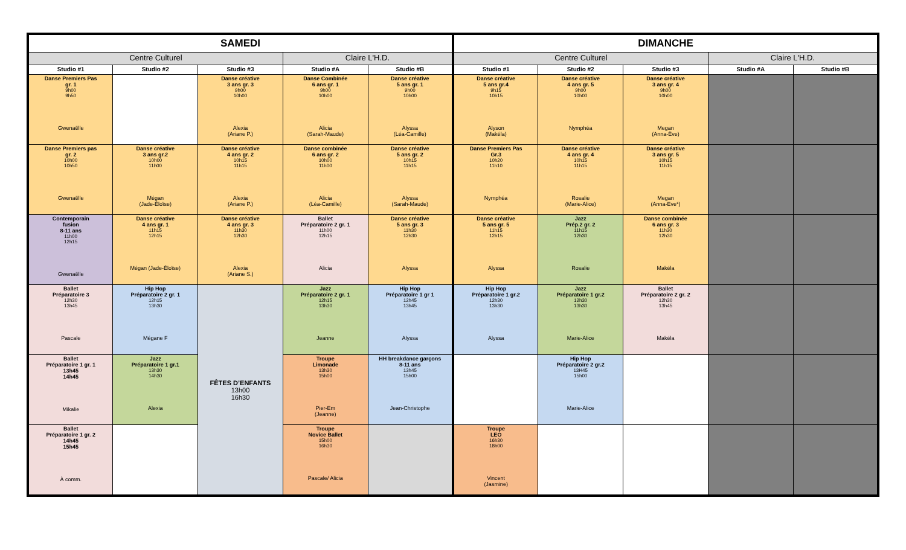| SAMEDI | | | | | DIMANCHE | | | | |
| --- | --- | --- | --- | --- | --- | --- | --- | --- | --- |
| Centre Culturel | | | Claire L'H.D. | | Centre Culturel | | | Claire L'H.D. | |
| Studio #1 | Studio #2 | Studio #3 | Studio #A | Studio #B | Studio #1 | Studio #2 | Studio #3 | Studio #A | Studio #B |
| Danse Premiers Pas gr. 1 9h00 9h50 Gwenaëlle | | Danse créative 3 ans gr. 3 9h00 10h00 Alexia (Ariane P.) | Danse Combinée 6 ans gr. 1 9h00 10h00 Alicia (Sarah-Maude) | Danse créative 5 ans gr. 1 9h00 10h00 Alyssa (Léa-Camille) | Danse créative 5 ans gr.4 9h15 10h15 Alyson (Makéla) | Danse créative 4 ans gr. 5 9h00 10h00 Nymphéa | Danse créative 3 ans gr. 4 9h00 10h00 Megan (Anna-Ève) | | |
| Danse Premiers pas gr. 2 10h00 10h50 Gwenaëlle | Danse créative 3 ans gr.2 10h00 11h00 Mégan (Jade-Éloïse) | Danse créative 4 ans gr. 2 10h15 11h15 Alexia (Ariane P.) | Danse combinée 6 ans gr. 2 10h00 11h00 Alicia (Léa-Camille) | Danse créative 5 ans gr. 2 10h15 11h15 Alyssa (Sarah-Maude) | Danse Premiers Pas Gr.3 10h20 11h10 Nymphéa | Danse créative 4 ans gr. 4 10h15 11h15 Rosalie (Marie-Alice) | Danse créative 3 ans gr. 5 10h15 11h15 Megan (Anna-Eve*) | | |
| Contemporain fusion 8-11 ans 11h00 12h15 Gwenaëlle | Danse créative 4 ans gr. 1 11h15 12h15 Mégan (Jade-Éloïse) | Danse créative 4 ans gr. 3 11h30 12h30 Alexia (Ariane S.) | Ballet Préparatoire 2 gr. 1 11h00 12h15 Alicia | Danse créative 5 ans gr. 3 11h30 12h30 Alyssa | Danse créative 5 ans gr. 5 11h15 12h15 Alyssa | Jazz Prép.2 gr. 2 11h15 12h30 Rosalie | Danse combinée 6 ans gr. 3 11h30 12h30 Makéla | | |
| Ballet Préparatoire 3 12h30 13h45 Pascale | Hip Hop Préparatoire 2 gr. 1 12h15 13h30 Mégane F | FÊTES D’ENFANTS 13h00 16h30 | Jazz Préparatoire 2 gr. 1 12h15 13h30 Jeanne | Hip Hop Préparatoire 1 gr 1 12h45 13h45 Alyssa | Hip Hop Préparatoire 1 gr.2 12h30 13h30 Alyssa | Jazz Préparatoire 1 gr.2 12h30 13h30 Marie-Alice | Ballet Préparatoire 2 gr. 2 12h30 13h45 Makéla | | |
| Ballet Préparatoire 1 gr. 1 13h45 14h45 Mikalie | Jazz Préparatoire 1 gr.1 13h30 14h30 Alexia | | Troupe Limonade 13h30 15h00 Pier-Em (Jeanne) | HH breakdance garçons 8-11 ans 13h45 15h00 Jean-Christophe | | Hip Hop Préparatoire 2 gr.2 13H45 15h00 Marie-Alice | | | |
| Ballet Préparatoire 1 gr. 2 14h45 15h45 À comm. | | | Troupe Novice Ballet 15h00 16h30 Pascale/ Alicia | | Troupe LEO 16h30 18h00 Vincent (Jasmine) | | | | |